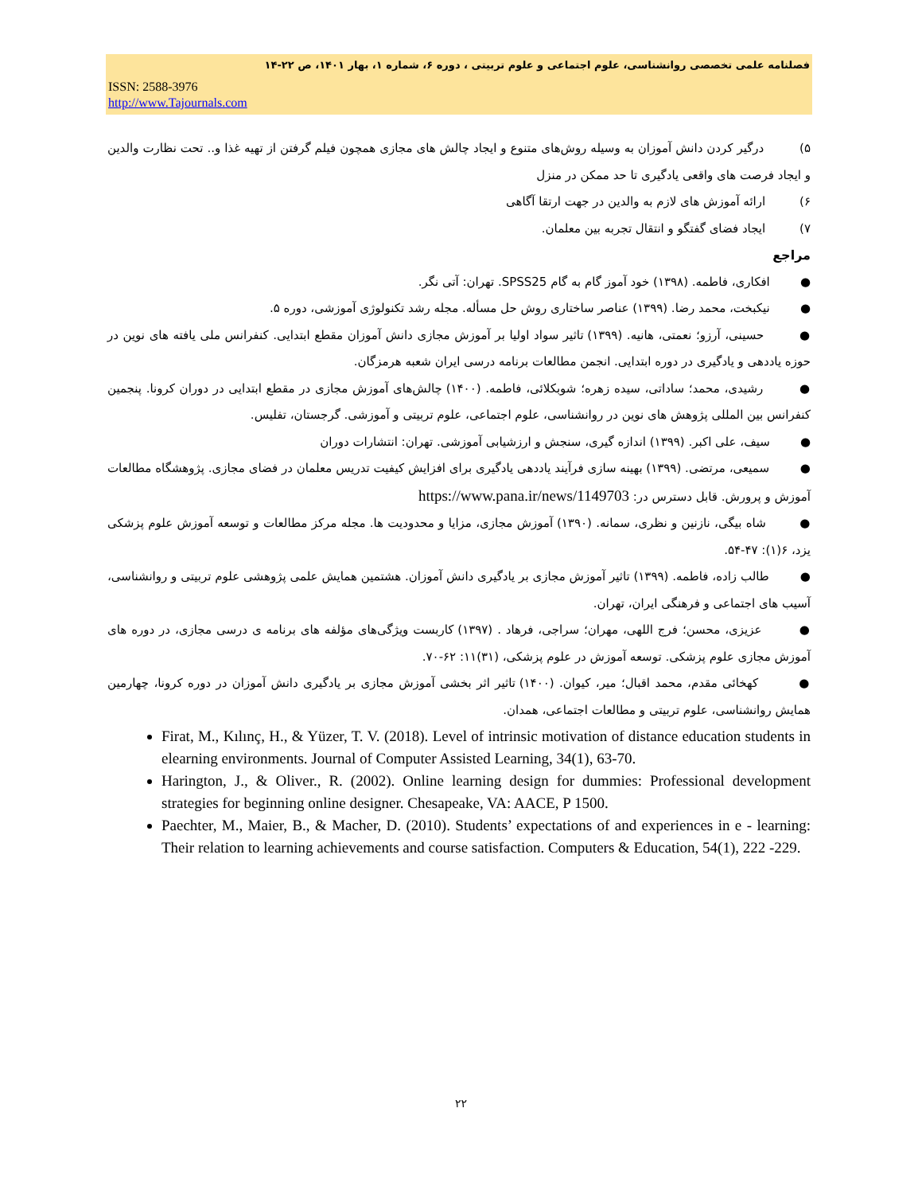فصلنامه علمی تخصصی روانشناسی، علوم اجتماعی و علوم تربیتی ، دوره ۶، شماره ۱، بهار ۱۴۰۱، ص ۲۲-۱۴
ISSN: 2588-3976
http://www.Tajournals.com
۵) درگیر کردن دانش آموزان به وسیله روش‌های متنوع و ایجاد چالش های مجازی همچون فیلم گرفتن از تهیه غذا و.. تحت نظارت والدین و ایجاد فرصت های واقعی یادگیری تا حد ممکن در منزل
۶) ارائه آموزش های لازم به والدین در جهت ارتقا آگاهی
۷) ایجاد فضای گفتگو و انتقال تجربه بین معلمان.
مراجع
● افکاری، فاطمه. (۱۳۹۸) خود آموز گام به گام SPSS25. تهران: آتی نگر.
● نیکبخت، محمد رضا. (۱۳۹۹) عناصر ساختاری روش حل مسأله. مجله رشد تکنولوژی آموزشی، دوره ۵.
● حسینی، آرزو؛ نعمتی، هانیه. (۱۳۹۹) تاثیر سواد اولیا بر آموزش مجازی دانش آموزان مقطع ابتدایی. کنفرانس ملی یافته های نوین در حوزه یاددهی و یادگیری در دوره ابتدایی. انجمن مطالعات برنامه درسی ایران شعبه هرمزگان.
● رشیدی، محمد؛ ساداتی، سیده زهره؛ شوبکلائی، فاطمه. (۱۴۰۰) چالش‌های آموزش مجازی در مقطع ابتدایی در دوران کرونا. پنجمین کنفرانس بین المللی پژوهش های نوین در روانشناسی، علوم اجتماعی، علوم تربیتی و آموزشی. گرجستان، تفلیس.
● سیف، علی اکبر. (۱۳۹۹) اندازه گیری، سنجش و ارزشیابی آموزشی. تهران: انتشارات دوران
● سمیعی، مرتضی. (۱۳۹۹) بهینه سازی فرآیند یاددهی یادگیری برای افزایش کیفیت تدریس معلمان در فضای مجازی. پژوهشگاه مطالعات آموزش و پرورش. قابل دسترس در: https://www.pana.ir/news/1149703
● شاه بیگی، نازنین و نظری، سمانه. (۱۳۹۰) آموزش مجازی، مزایا و محدودیت ها. مجله مرکز مطالعات و توسعه آموزش علوم پزشکی یزد، ۶(۱): ۴۷-۵۴.
● طالب زاده، فاطمه. (۱۳۹۹) تاثیر آموزش مجازی بر یادگیری دانش آموزان. هشتمین همایش علمی پژوهشی علوم تربیتی و روانشناسی، آسیب های اجتماعی و فرهنگی ایران، تهران.
● عزیزی، محسن؛ فرج اللهی، مهران؛ سراجی، فرهاد . (۱۳۹۷) کاربست ویژگی‌های مؤلفه های برنامه ی درسی مجازی، در دوره های آموزش مجازی علوم پزشکی. توسعه آموزش در علوم پزشکی، (۳۱)۱۱: ۶۲-۷۰.
● کهخائی مقدم، محمد اقبال؛ میر، کیوان. (۱۴۰۰) تاثیر اثر بخشی آموزش مجازی بر یادگیری دانش آموزان در دوره کرونا، چهارمین همایش روانشناسی، علوم تربیتی و مطالعات اجتماعی، همدان.
Firat, M., Kılınç, H., & Yüzer, T. V. (2018). Level of intrinsic motivation of distance education students in elearning environments. Journal of Computer Assisted Learning, 34(1), 63-70.
Harington, J., & Oliver., R. (2002). Online learning design for dummies: Professional development strategies for beginning online designer. Chesapeake, VA: AACE, P 1500.
Paechter, M., Maier, B., & Macher, D. (2010). Students’ expectations of and experiences in e - learning: Their relation to learning achievements and course satisfaction. Computers & Education, 54(1), 222 -229.
۲۲